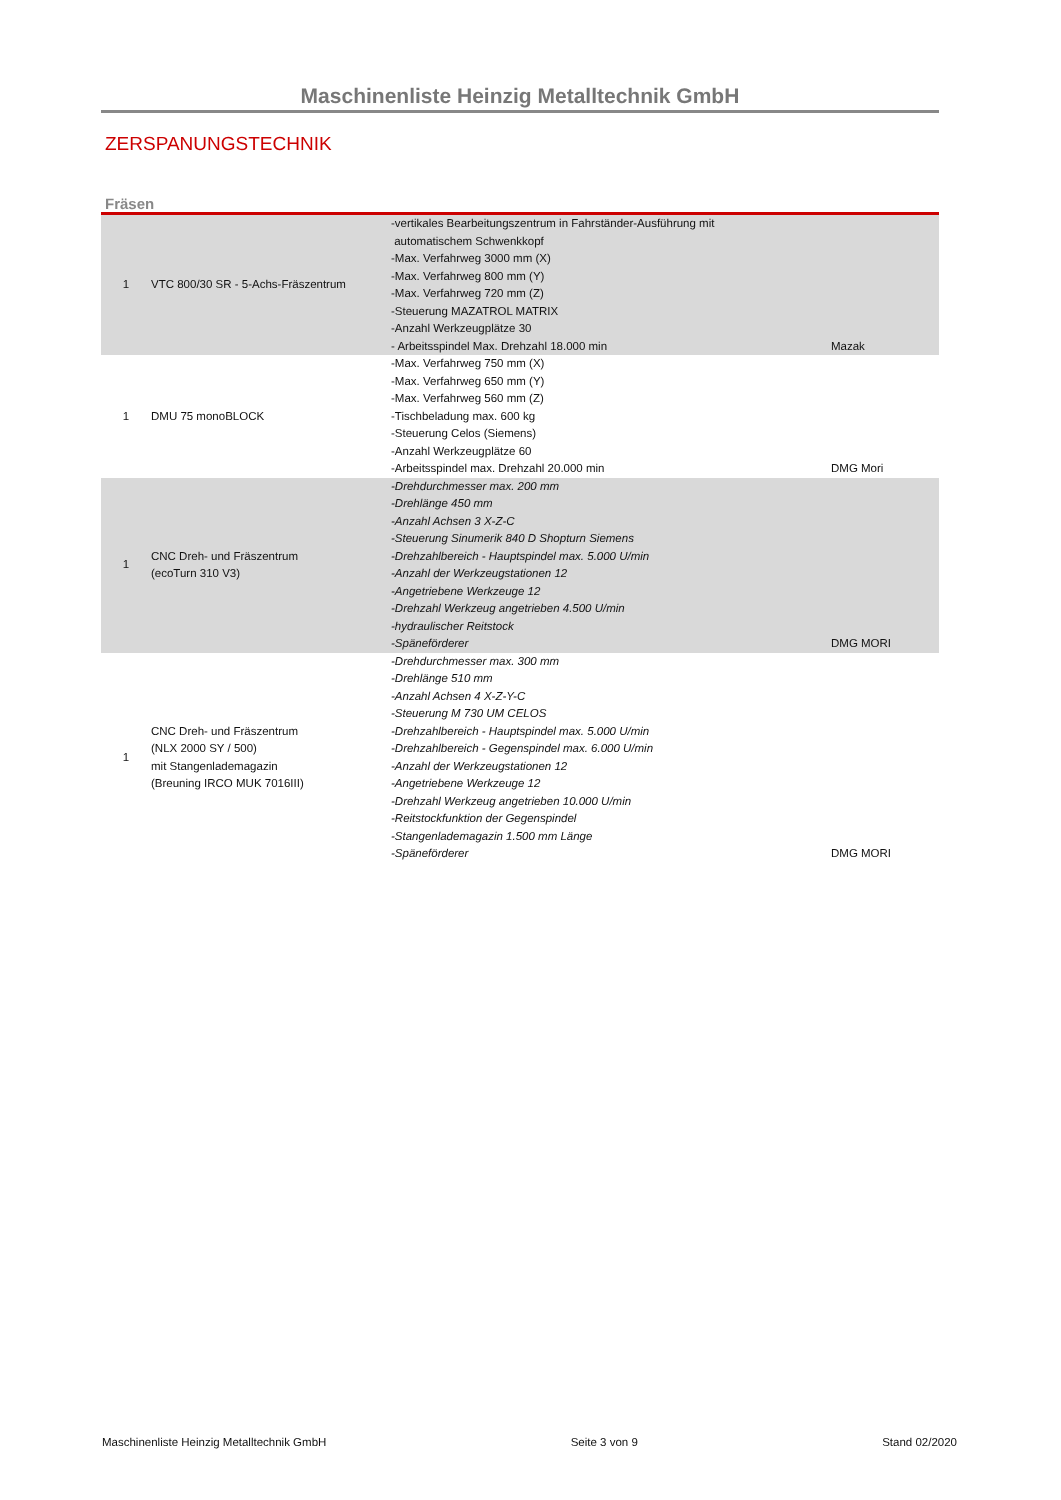Maschinenliste Heinzig Metalltechnik GmbH
ZERSPANUNGSTECHNIK
Fräsen
| 1 | VTC 800/30 SR - 5-Achs-Fräszentrum | -vertikales Bearbeitungszentrum in Fahrständer-Ausführung mit automatischem Schwenkkopf -Max. Verfahrweg 3000 mm (X) -Max. Verfahrweg 800 mm (Y) -Max. Verfahrweg 720 mm (Z) -Steuerung MAZATROL MATRIX -Anzahl Werkzeugplätze 30 - Arbeitsspindel Max. Drehzahl 18.000 min | Mazak |
| 1 | DMU 75 monoBLOCK | -Max. Verfahrweg 750 mm (X) -Max. Verfahrweg 650 mm (Y) -Max. Verfahrweg 560 mm (Z) -Tischbeladung max. 600 kg -Steuerung Celos (Siemens) -Anzahl Werkzeugplätze 60 -Arbeitsspindel max. Drehzahl 20.000 min | DMG Mori |
| 1 | CNC Dreh- und Fräszentrum (ecoTurn 310 V3) | -Drehdurchmesser max. 200 mm -Drehlänge 450 mm -Anzahl Achsen 3 X-Z-C -Steuerung Sinumerik 840 D Shopturn Siemens -Drehzahlbereich - Hauptspindel max. 5.000 U/min -Anzahl der Werkzeugstationen 12 -Angetriebene Werkzeuge 12 -Drehzahl Werkzeug angetrieben 4.500 U/min -hydraulischer Reitstock -Späneförderer | DMG MORI |
| 1 | CNC Dreh- und Fräszentrum (NLX 2000 SY / 500) mit Stangenlademagazin (Breuning IRCO MUK 7016III) | -Drehdurchmesser max. 300 mm -Drehlänge 510 mm -Anzahl Achsen 4 X-Z-Y-C -Steuerung M 730 UM CELOS -Drehzahlbereich - Hauptspindel max. 5.000 U/min -Drehzahlbereich - Gegenspindel max. 6.000 U/min -Anzahl der Werkzeugstationen 12 -Angetriebene Werkzeuge 12 -Drehzahl Werkzeug angetrieben 10.000 U/min -Reitstockfunktion der Gegenspindel -Stangenlademagazin 1.500 mm Länge -Späneförderer | DMG MORI |
Maschinenliste Heinzig Metalltechnik GmbH Seite 3 von 9 Stand 02/2020